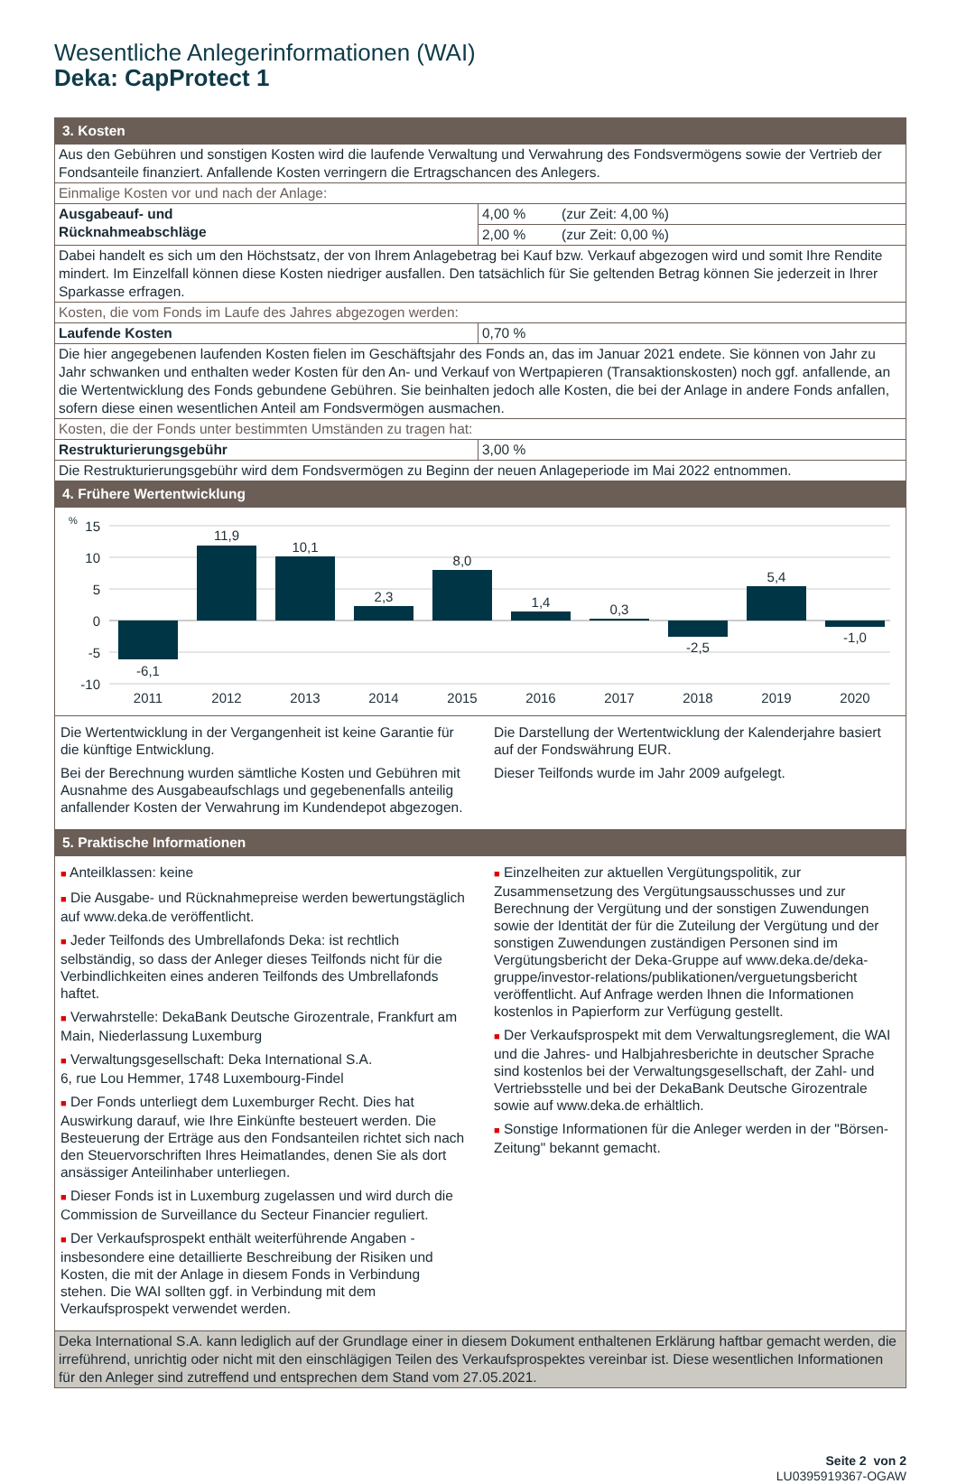Wesentliche Anlegerinformationen (WAI)
Deka: CapProtect 1
| 3. Kosten | | |
| Aus den Gebühren und sonstigen Kosten wird die laufende Verwaltung und Verwahrung des Fondsvermögens sowie der Vertrieb der Fondsanteile finanziert. Anfallende Kosten verringern die Ertragschancen des Anlegers. | | |
| Einmalige Kosten vor und nach der Anlage: | | |
| Ausgabeauf- und Rücknahmeabschläge | 4,00 % | (zur Zeit: 4,00 %) |
| | 2,00 % | (zur Zeit: 0,00 %) |
| Dabei handelt es sich um den Höchstsatz, der von Ihrem Anlagebetrag bei Kauf bzw. Verkauf abgezogen wird und somit Ihre Rendite mindert. Im Einzelfall können diese Kosten niedriger ausfallen. Den tatsächlich für Sie geltenden Betrag können Sie jederzeit in Ihrer Sparkasse erfragen. | | |
| Kosten, die vom Fonds im Laufe des Jahres abgezogen werden: | | |
| Laufende Kosten | 0,70 % | |
| Die hier angegebenen laufenden Kosten fielen im Geschäftsjahr des Fonds an, das im Januar 2021 endete. Sie können von Jahr zu Jahr schwanken und enthalten weder Kosten für den An- und Verkauf von Wertpapieren (Transaktionskosten) noch ggf. anfallende, an die Wertentwicklung des Fonds gebundene Gebühren. Sie beinhalten jedoch alle Kosten, die bei der Anlage in andere Fonds anfallen, sofern diese einen wesentlichen Anteil am Fondsvermögen ausmachen. | | |
| Kosten, die der Fonds unter bestimmten Umständen zu tragen hat: | | |
| Restrukturierungsgebühr | 3,00 % | |
| Die Restrukturierungsgebühr wird dem Fondsvermögen zu Beginn der neuen Anlageperiode im Mai 2022 entnommen. | | |
| 4. Frühere Wertentwicklung | | |
| % 15 10 5 0 -5 -10 -6,1 11,9 10,1 2,3 8,0 1,4 0,3 -2,5 5,4 -1,0 2011 2012 2013 2014 2015 2016 2017 2018 2019 2020 | | |
| Die Wertentwicklung in der Vergangenheit ist keine Garantie für die künftige Entwicklung. Bei der Berechnung wurden sämtliche Kosten und Gebühren mit Ausnahme des Ausgabeaufschlags und gegebenenfalls anteilig anfallender Kosten der Verwahrung im Kundendepot abgezogen. Die Darstellung der Wertentwicklung der Kalenderjahre basiert auf der Fondswährung EUR. Dieser Teilfonds wurde im Jahr 2009 aufgelegt. | | |
| 5. Praktische Informationen | | |
| ■ Anteilklassen: keine ■ Die Ausgabe- und Rücknahmepreise werden bewertungstäglich auf www.deka.de veröffentlicht. ■ Jeder Teilfonds des Umbrellafonds Deka: ist rechtlich selbständig, so dass der Anleger dieses Teilfonds nicht für die Verbindlichkeiten eines anderen Teilfonds des Umbrellafonds haftet. ■ Verwahrstelle: DekaBank Deutsche Girozentrale, Frankfurt am Main, Niederlassung Luxemburg ■ Verwaltungsgesellschaft: Deka International S.A. 6, rue Lou Hemmer, 1748 Luxembourg-Findel ■ Der Fonds unterliegt dem Luxemburger Recht. Dies hat Auswirkung darauf, wie Ihre Einkünfte besteuert werden. Die Besteuerung der Erträge aus den Fondsanteilen richtet sich nach den Steuervorschriften Ihres Heimatlandes, denen Sie als dort ansässiger Anteilinhaber unterliegen. ■ Dieser Fonds ist in Luxemburg zugelassen und wird durch die Commission de Surveillance du Secteur Financier reguliert. ■ Der Verkaufsprospekt enthält weiterführende Angaben - insbesondere eine detaillierte Beschreibung der Risiken und Kosten, die mit der Anlage in diesem Fonds in Verbindung stehen. Die WAI sollten ggf. in Verbindung mit dem Verkaufsprospekt verwendet werden. ■ Einzelheiten zur aktuellen Vergütungspolitik, zur Zusammensetzung des Vergütungsausschusses und zur Berechnung der Vergütung und der sonstigen Zuwendungen sowie der Identität der für die Zuteilung der Vergütung und der sonstigen Zuwendungen zuständigen Personen sind im Vergütungsbericht der Deka-Gruppe auf www.deka.de/deka-gruppe/investor-relations/publikationen/verguetungsbericht veröffentlicht. Auf Anfrage werden Ihnen die Informationen kostenlos in Papierform zur Verfügung gestellt. ■ Der Verkaufsprospekt mit dem Verwaltungsreglement, die WAI und die Jahres- und Halbjahresberichte in deutscher Sprache sind kostenlos bei der Verwaltungsgesellschaft, der Zahl- und Vertriebsstelle und bei der DekaBank Deutsche Girozentrale sowie auf www.deka.de erhältlich. ■ Sonstige Informationen für die Anleger werden in der "Börsen-Zeitung" bekannt gemacht. | | |
| Deka International S.A. kann lediglich auf der Grundlage einer in diesem Dokument enthaltenen Erklärung haftbar gemacht werden, die irreführend, unrichtig oder nicht mit den einschlägigen Teilen des Verkaufsprospektes vereinbar ist. Diese wesentlichen Informationen für den Anleger sind zutreffend und entsprechen dem Stand vom 27.05.2021. | | |
Seite 2 von 2
LU0395919367-OGAW